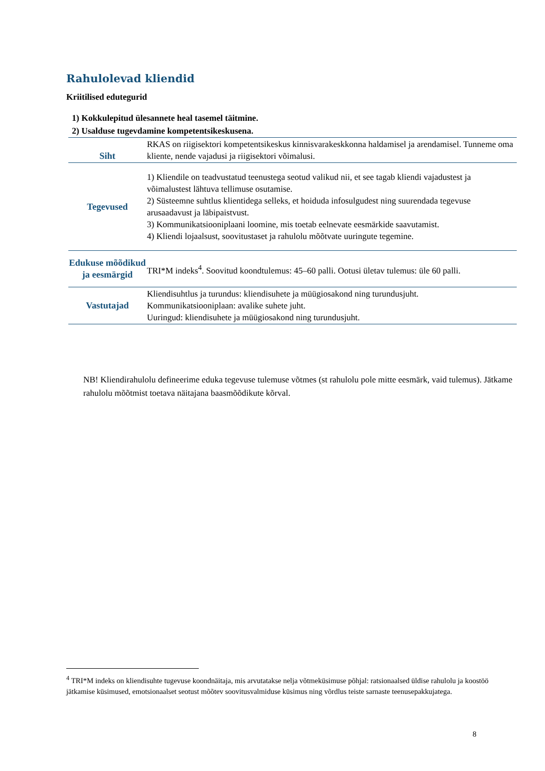Rahulolevad kliendid
Kriitilised edutegurid
1) Kokkulepitud ülesannete heal tasemel täitmine.
2) Usalduse tugevdamine kompetentsikeskusena.
| Siht | RKAS on riigisektori kompetentsikeskus kinnisvarakeskkonna haldamisel ja arendamisel. Tunneme oma kliente, nende vajadusi ja riigisektori võimalusi. |
| Tegevused | 1) Kliendile on teadvustatud teenustega seotud valikud nii, et see tagab kliendi vajadustest ja võimalustest lähtuva tellimuse osutamise. 2) Süsteemne suhtlus klientidega selleks, et hoiduda infosulgudest ning suurendada tegevuse arusaadavust ja läbipaistvust. 3) Kommunikatsiooniplaani loomine, mis toetab eelnevate eesmärkide saavutamist. 4) Kliendi lojaalsust, soovitustaset ja rahulolu mõõtvate uuringute tegemine. |
| Edukuse mõõdikud ja eesmärgid | TRI*M indeks<sup>4</sup>. Soovitud koondtulemus: 45–60 palli. Ootusi ületav tulemus: üle 60 palli. |
| Vastutajad | Kliendisuhtlus ja turundus: kliendisuhete ja müügiosakond ning turundusjuht. Kommunikatsiooniplaan: avalike suhete juht. Uuringud: kliendisuhete ja müügiosakond ning turundusjuht. |
NB! Kliendirahulolu defineerime eduka tegevuse tulemuse võtmes (st rahulolu pole mitte eesmärk, vaid tulemus). Jätkame rahulolu mõõtmist toetava näitajana baasmõõdikute kõrval.
<sup>4</sup> TRI*M indeks on kliendisuhte tugevuse koondnäitaja, mis arvutatakse nelja võtmeküsimuse põhjal: ratsionaalsed üldise rahulolu ja koostöö jätkamise küsimused, emotsionaalset seotust mõõtev soovitusvalmiduse küsimus ning võrdlus teiste sarnaste teenusepakkujatega.
8